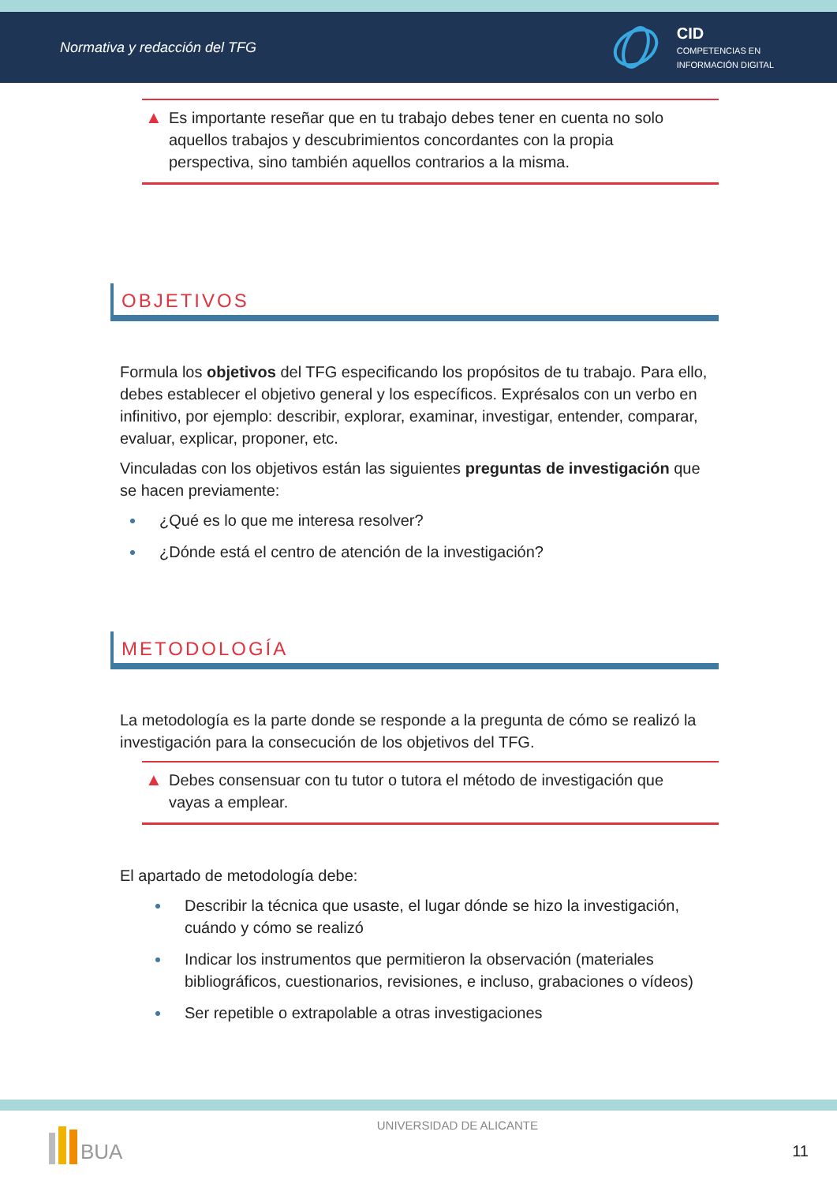Normativa y redacción del TFG
CID
COMPETENCIAS EN
INFORMACIÓN DIGITAL
▲ Es importante reseñar que en tu trabajo debes tener en cuenta no solo aquellos trabajos y descubrimientos concordantes con la propia perspectiva, sino también aquellos contrarios a la misma.
OBJETIVOS
Formula los objetivos del TFG especificando los propósitos de tu trabajo. Para ello, debes establecer el objetivo general y los específicos. Exprésalos con un verbo en infinitivo, por ejemplo: describir, explorar, examinar, investigar, entender, comparar, evaluar, explicar, proponer, etc.
Vinculadas con los objetivos están las siguientes preguntas de investigación que se hacen previamente:
¿Qué es lo que me interesa resolver?
¿Dónde está el centro de atención de la investigación?
METODOLOGÍA
La metodología es la parte donde se responde a la pregunta de cómo se realizó la investigación para la consecución de los objetivos del TFG.
▲ Debes consensuar con tu tutor o tutora el método de investigación que vayas a emplear.
El apartado de metodología debe:
Describir la técnica que usaste, el lugar dónde se hizo la investigación, cuándo y cómo se realizó
Indicar los instrumentos que permitieron la observación (materiales bibliográficos, cuestionarios, revisiones, e incluso, grabaciones o vídeos)
Ser repetible o extrapolable a otras investigaciones
BUA
UNIVERSIDAD DE ALICANTE
11